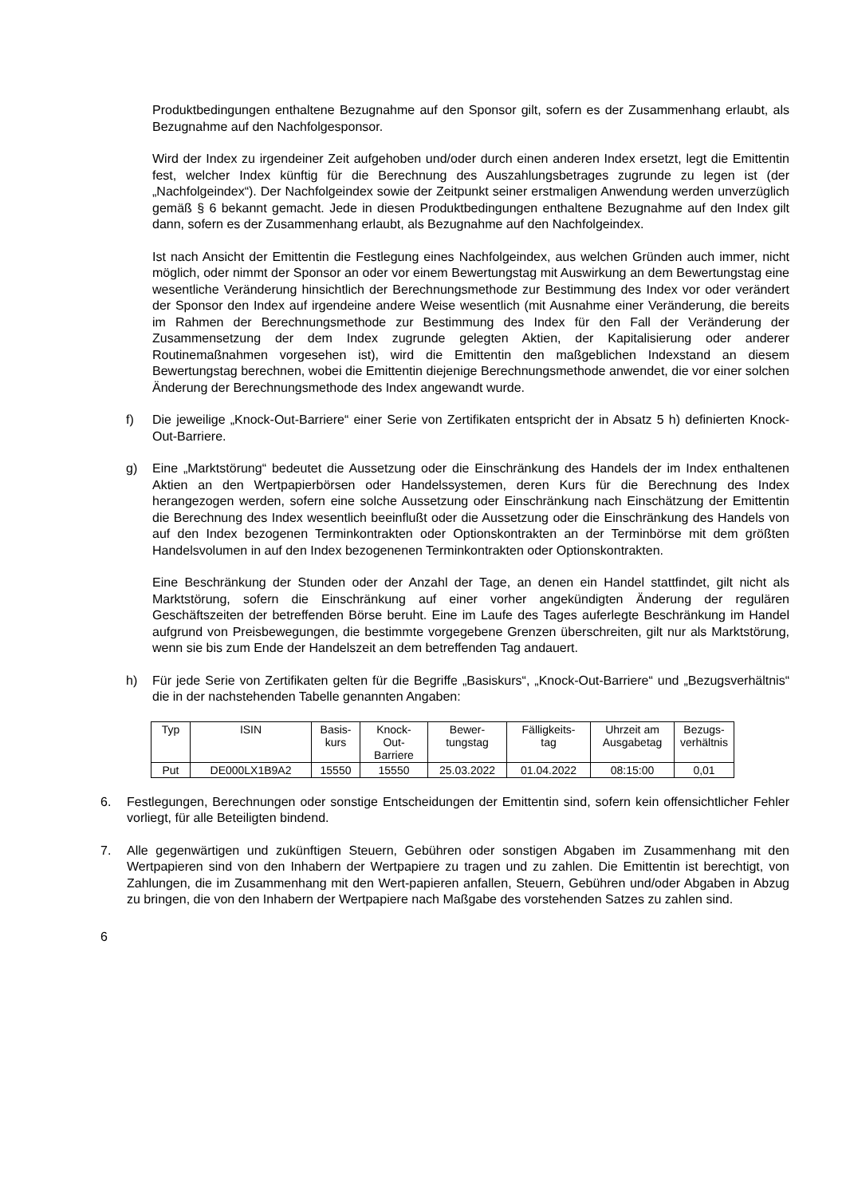Produktbedingungen enthaltene Bezugnahme auf den Sponsor gilt, sofern es der Zusammenhang erlaubt, als Bezugnahme auf den Nachfolgesponsor.
Wird der Index zu irgendeiner Zeit aufgehoben und/oder durch einen anderen Index ersetzt, legt die Emittentin fest, welcher Index künftig für die Berechnung des Auszahlungsbetrages zugrunde zu legen ist (der „Nachfolgeindex“). Der Nachfolgeindex sowie der Zeitpunkt seiner erstmaligen Anwendung werden unverzüglich gemäß § 6 bekannt gemacht. Jede in diesen Produktbedingungen enthaltene Bezugnahme auf den Index gilt dann, sofern es der Zusammenhang erlaubt, als Bezugnahme auf den Nachfolgeindex.
Ist nach Ansicht der Emittentin die Festlegung eines Nachfolgeindex, aus welchen Gründen auch immer, nicht möglich, oder nimmt der Sponsor an oder vor einem Bewertungstag mit Auswirkung an dem Bewertungstag eine wesentliche Veränderung hinsichtlich der Berechnungsmethode zur Bestimmung des Index vor oder verändert der Sponsor den Index auf irgendeine andere Weise wesentlich (mit Ausnahme einer Veränderung, die bereits im Rahmen der Berechnungsmethode zur Bestimmung des Index für den Fall der Veränderung der Zusammensetzung der dem Index zugrunde gelegten Aktien, der Kapitalisierung oder anderer Routinemaßnahmen vorgesehen ist), wird die Emittentin den maßgeblichen Indexstand an diesem Bewertungstag berechnen, wobei die Emittentin diejenige Berechnungsmethode anwendet, die vor einer solchen Änderung der Berechnungsmethode des Index angewandt wurde.
f) Die jeweilige „Knock-Out-Barriere“ einer Serie von Zertifikaten entspricht der in Absatz 5 h) definierten Knock-Out-Barriere.
g) Eine „Marktstörung“ bedeutet die Aussetzung oder die Einschränkung des Handels der im Index enthaltenen Aktien an den Wertpapierbörsen oder Handelssystemen, deren Kurs für die Berechnung des Index herangezogen werden, sofern eine solche Aussetzung oder Einschränkung nach Einschätzung der Emittentin die Berechnung des Index wesentlich beeinflußt oder die Aussetzung oder die Einschränkung des Handels von auf den Index bezogenen Terminkontrakten oder Optionskontrakten an der Terminbörse mit dem größten Handelsvolumen in auf den Index bezogenenen Terminkontrakten oder Optionskontrakten.
Eine Beschränkung der Stunden oder der Anzahl der Tage, an denen ein Handel stattfindet, gilt nicht als Marktstörung, sofern die Einschränkung auf einer vorher angekündigten Änderung der regulären Geschäftszeiten der betreffenden Börse beruht. Eine im Laufe des Tages auferlegte Beschränkung im Handel aufgrund von Preisbewegungen, die bestimmte vorgegebene Grenzen überschreiten, gilt nur als Marktstörung, wenn sie bis zum Ende der Handelszeit an dem betreffenden Tag andauert.
h) Für jede Serie von Zertifikaten gelten für die Begriffe „Basiskurs“, „Knock-Out-Barriere“ und „Bezugsverhältnis“ die in der nachstehenden Tabelle genannten Angaben:
| Typ | ISIN | Basis- kurs | Knock- Out- Barriere | Bewer- tungstag | Fälligkeits- tag | Uhrzeit am Ausgabetag | Bezugs- verhältnis |
| --- | --- | --- | --- | --- | --- | --- | --- |
| Put | DE000LX1B9A2 | 15550 | 15550 | 25.03.2022 | 01.04.2022 | 08:15:00 | 0,01 |
6. Festlegungen, Berechnungen oder sonstige Entscheidungen der Emittentin sind, sofern kein offensichtlicher Fehler vorliegt, für alle Beteiligten bindend.
7. Alle gegenwärtigen und zukünftigen Steuern, Gebühren oder sonstigen Abgaben im Zusammenhang mit den Wertpapieren sind von den Inhabern der Wertpapiere zu tragen und zu zahlen. Die Emittentin ist berechtigt, von Zahlungen, die im Zusammenhang mit den Wert-papieren anfallen, Steuern, Gebühren und/oder Abgaben in Abzug zu bringen, die von den Inhabern der Wertpapiere nach Maßgabe des vorstehenden Satzes zu zahlen sind.
6